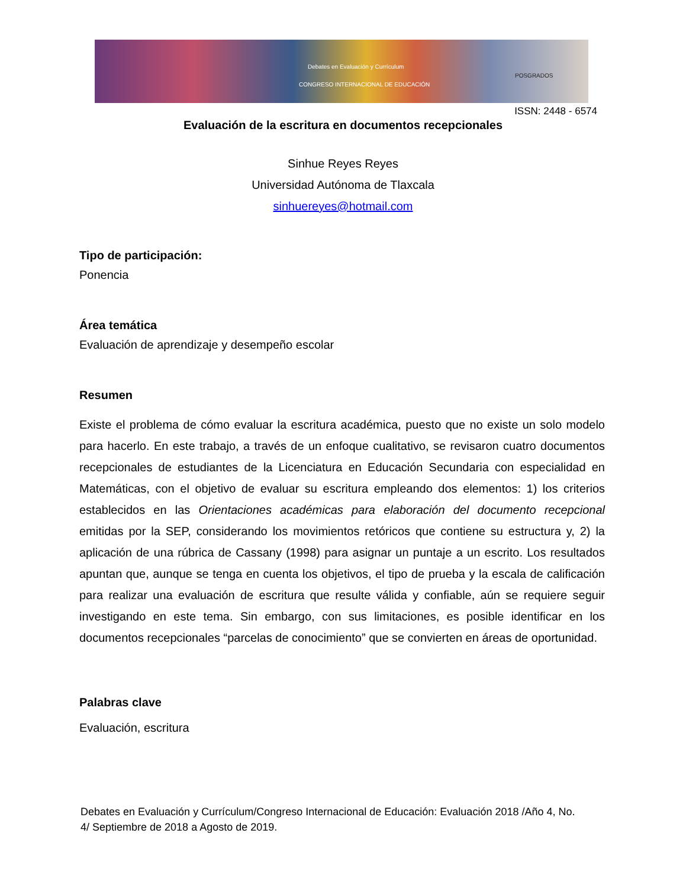Debates en Evaluación y Currículum
CONGRESO INTERNACIONAL DE EDUCACIÓN
POSGRADOS
ISSN: 2448 - 6574
Evaluación de la escritura en documentos recepcionales
Sinhue Reyes Reyes
Universidad Autónoma de Tlaxcala
sinhuereyes@hotmail.com
Tipo de participación:
Ponencia
Área temática
Evaluación de aprendizaje y desempeño escolar
Resumen
Existe el problema de cómo evaluar la escritura académica, puesto que no existe un solo modelo para hacerlo. En este trabajo, a través de un enfoque cualitativo, se revisaron cuatro documentos recepcionales de estudiantes de la Licenciatura en Educación Secundaria con especialidad en Matemáticas, con el objetivo de evaluar su escritura empleando dos elementos: 1) los criterios establecidos en las Orientaciones académicas para elaboración del documento recepcional emitidas por la SEP, considerando los movimientos retóricos que contiene su estructura y, 2) la aplicación de una rúbrica de Cassany (1998) para asignar un puntaje a un escrito. Los resultados apuntan que, aunque se tenga en cuenta los objetivos, el tipo de prueba y la escala de calificación para realizar una evaluación de escritura que resulte válida y confiable, aún se requiere seguir investigando en este tema. Sin embargo, con sus limitaciones, es posible identificar en los documentos recepcionales “parcelas de conocimiento” que se convierten en áreas de oportunidad.
Palabras clave
Evaluación, escritura
Debates en Evaluación y Currículum/Congreso Internacional de Educación: Evaluación 2018 /Año 4, No. 4/ Septiembre de 2018 a Agosto de 2019.